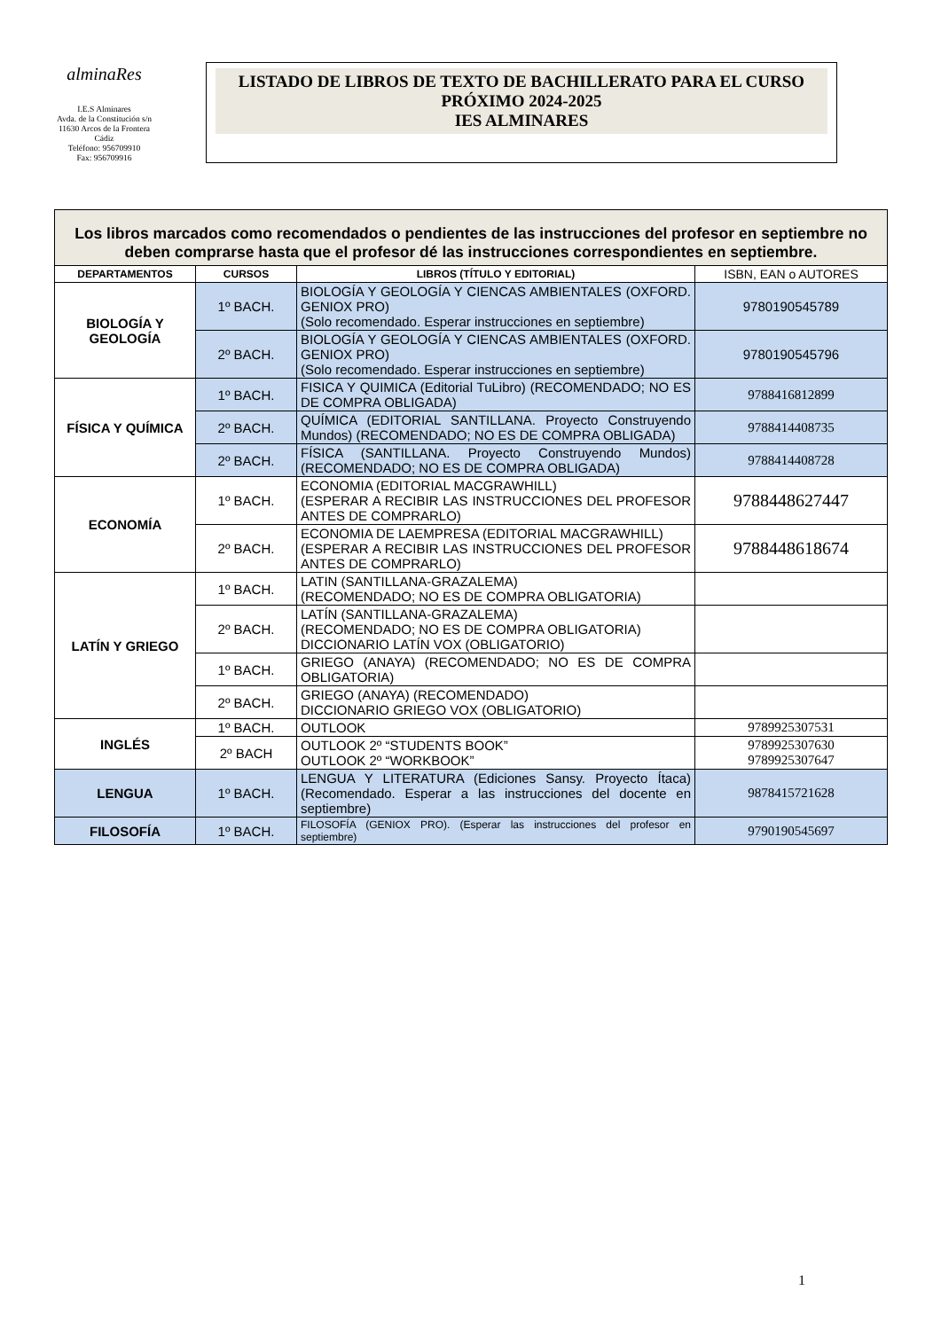alminaRes
I.E.S Alminares
Avda. de la Constitución s/n
11630 Arcos de la Frontera
Cádiz
Teléfono: 956709910
Fax: 956709916
LISTADO DE LIBROS DE TEXTO DE BACHILLERATO PARA EL CURSO PRÓXIMO 2024-2025
IES ALMINARES
| Los libros marcados como recomendados o pendientes de las instrucciones del profesor en septiembre no deben comprarse hasta que el profesor dé las instrucciones correspondientes en septiembre. | | | |
| DEPARTAMENTOS | CURSOS | LIBROS (TÍTULO Y EDITORIAL) | ISBN, EAN o AUTORES |
| BIOLOGÍA Y GEOLOGÍA | 1º BACH. | BIOLOGÍA Y GEOLOGÍA Y CIENCAS AMBIENTALES (OXFORD. GENIOX PRO) (Solo recomendado. Esperar instrucciones en septiembre) | 9780190545789 |
| | 2º BACH. | BIOLOGÍA Y GEOLOGÍA Y CIENCAS AMBIENTALES (OXFORD. GENIOX PRO) (Solo recomendado. Esperar instrucciones en septiembre) | 9780190545796 |
| FÍSICA Y QUÍMICA | 1º BACH. | FISICA Y QUIMICA (Editorial TuLibro) (RECOMENDADO; NO ES DE COMPRA OBLIGADA) | 9788416812899 |
| | 2º BACH. | QUÍMICA (EDITORIAL SANTILLANA. Proyecto Construyendo Mundos) (RECOMENDADO; NO ES DE COMPRA OBLIGADA) | 9788414408735 |
| | 2º BACH. | FÍSICA (SANTILLANA. Proyecto Construyendo Mundos) (RECOMENDADO; NO ES DE COMPRA OBLIGADA) | 9788414408728 |
| ECONOMÍA | 1º BACH. | ECONOMIA (EDITORIAL MACGRAWHILL) (ESPERAR A RECIBIR LAS INSTRUCCIONES DEL PROFESOR ANTES DE COMPRARLO) | 9788448627447 |
| | 2º BACH. | ECONOMIA DE LAEMPRESA (EDITORIAL MACGRAWHILL) (ESPERAR A RECIBIR LAS INSTRUCCIONES DEL PROFESOR ANTES DE COMPRARLO) | 9788448618674 |
| LATÍN Y GRIEGO | 1º BACH. | LATIN (SANTILLANA-GRAZALEMA) (RECOMENDADO; NO ES DE COMPRA OBLIGATORIA) | |
| | 2º BACH. | LATÍN (SANTILLANA-GRAZALEMA) (RECOMENDADO; NO ES DE COMPRA OBLIGATORIA) DICCIONARIO LATÍN VOX (OBLIGATORIO) | |
| | 1º BACH. | GRIEGO (ANAYA) (RECOMENDADO; NO ES DE COMPRA OBLIGATORIA) | |
| | 2º BACH. | GRIEGO (ANAYA) (RECOMENDADO) DICCIONARIO GRIEGO VOX (OBLIGATORIO) | |
| INGLÉS | 1º BACH. | OUTLOOK | 9789925307531 |
| | 2º BACH | OUTLOOK 2º “STUDENTS BOOK” OUTLOOK 2º “WORKBOOK” | 9789925307630 9789925307647 |
| LENGUA | 1º BACH. | LENGUA Y LITERATURA (Ediciones Sansy. Proyecto Ítaca) (Recomendado. Esperar a las instrucciones del docente en septiembre) | 9878415721628 |
| FILOSOFÍA | 1º BACH. | FILOSOFÍA (GENIOX PRO). (Esperar las instrucciones del profesor en septiembre) | 9790190545697 |
1